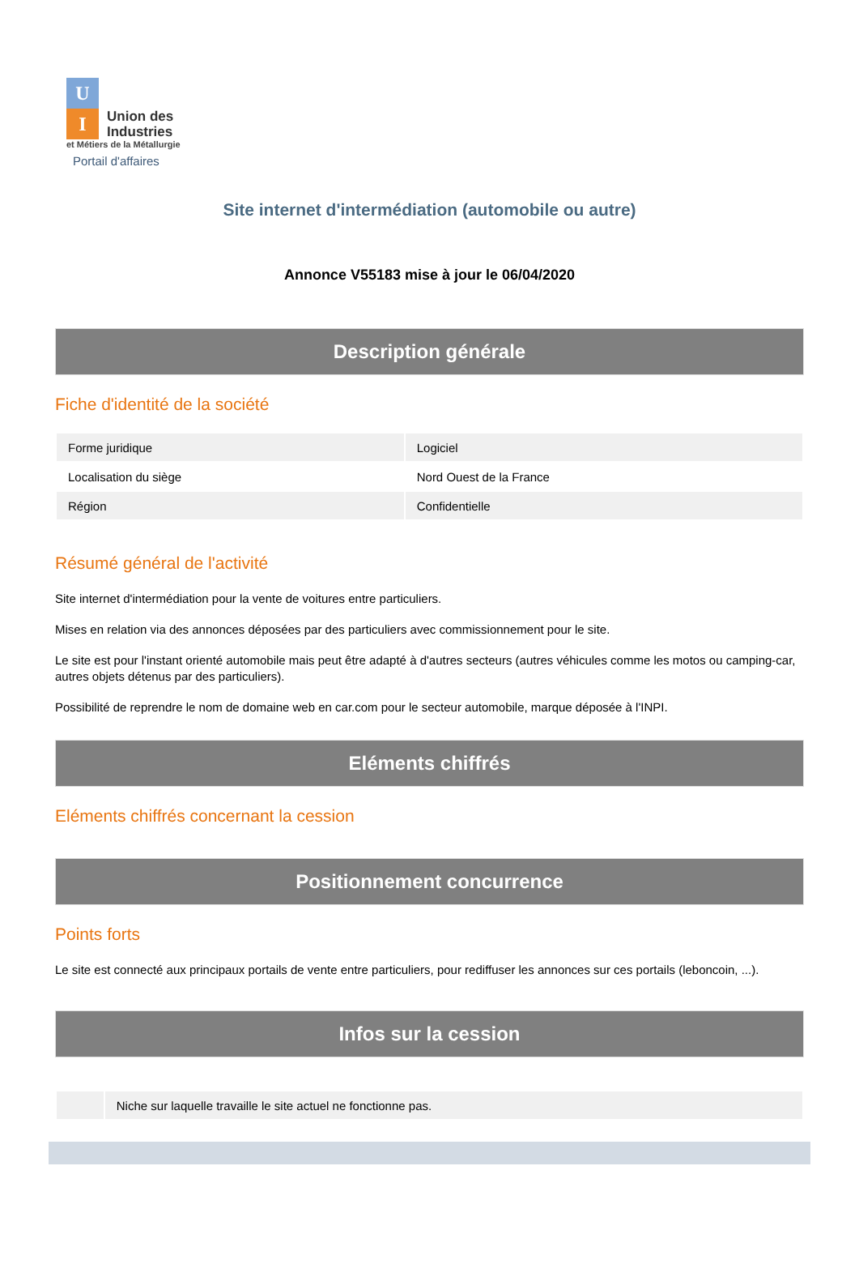U
I
Union des
Industries
et Métiers de la Métallurgie
Portail d'affaires
Site internet d'intermédiation (automobile ou autre)
Annonce V55183 mise à jour le 06/04/2020
Description générale
Fiche d'identité de la société
| Forme juridique | Logiciel |
| Localisation du siège | Nord Ouest de la France |
| Région | Confidentielle |
Résumé général de l'activité
Site internet d'intermédiation pour la vente de voitures entre particuliers.
Mises en relation via des annonces déposées par des particuliers avec commissionnement pour le site.
Le site est pour l'instant orienté automobile mais peut être adapté à d'autres secteurs (autres véhicules comme les motos ou camping-car, autres objets détenus par des particuliers).
Possibilité de reprendre le nom de domaine web en car.com pour le secteur automobile, marque déposée à l'INPI.
Eléments chiffrés
Eléments chiffrés concernant la cession
Positionnement concurrence
Points forts
Le site est connecté aux principaux portails de vente entre particuliers, pour rediffuser les annonces sur ces portails (leboncoin, ...).
Infos sur la cession
| | Niche sur laquelle travaille le site actuel ne fonctionne pas. |